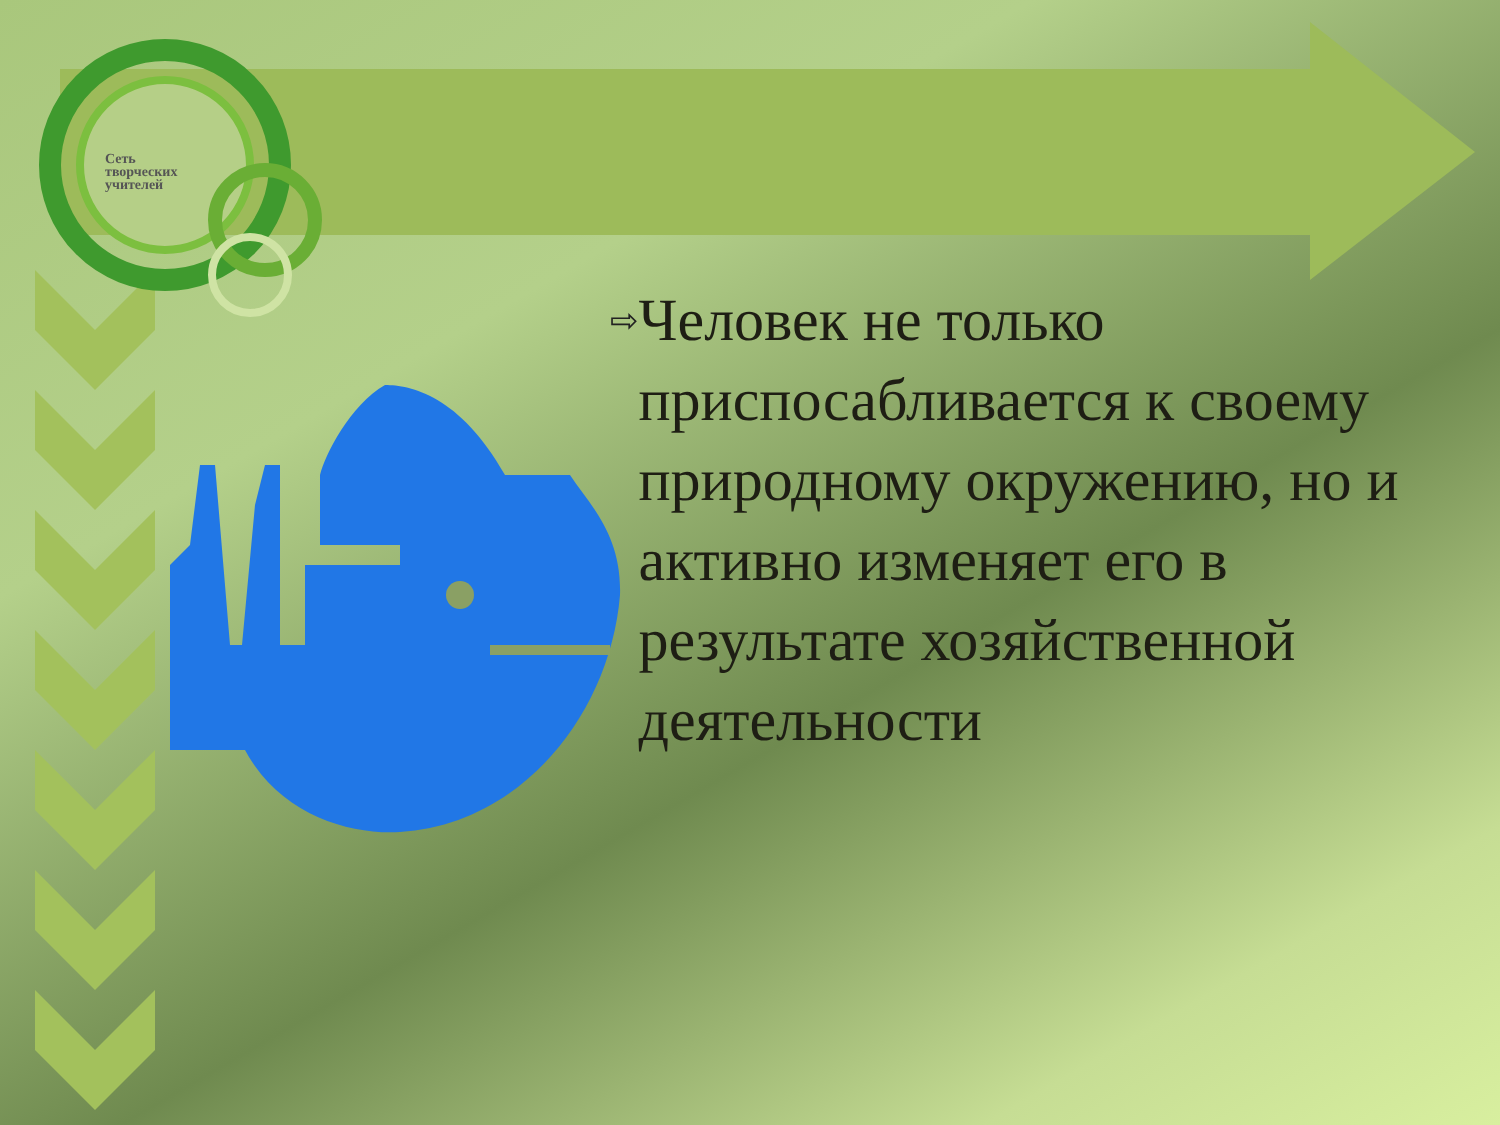Сеть
творческих
учителей
⇨
Человек не только приспосабливается к своему природному окружению, но и активно изменяет его в результате хозяйственной деятельности